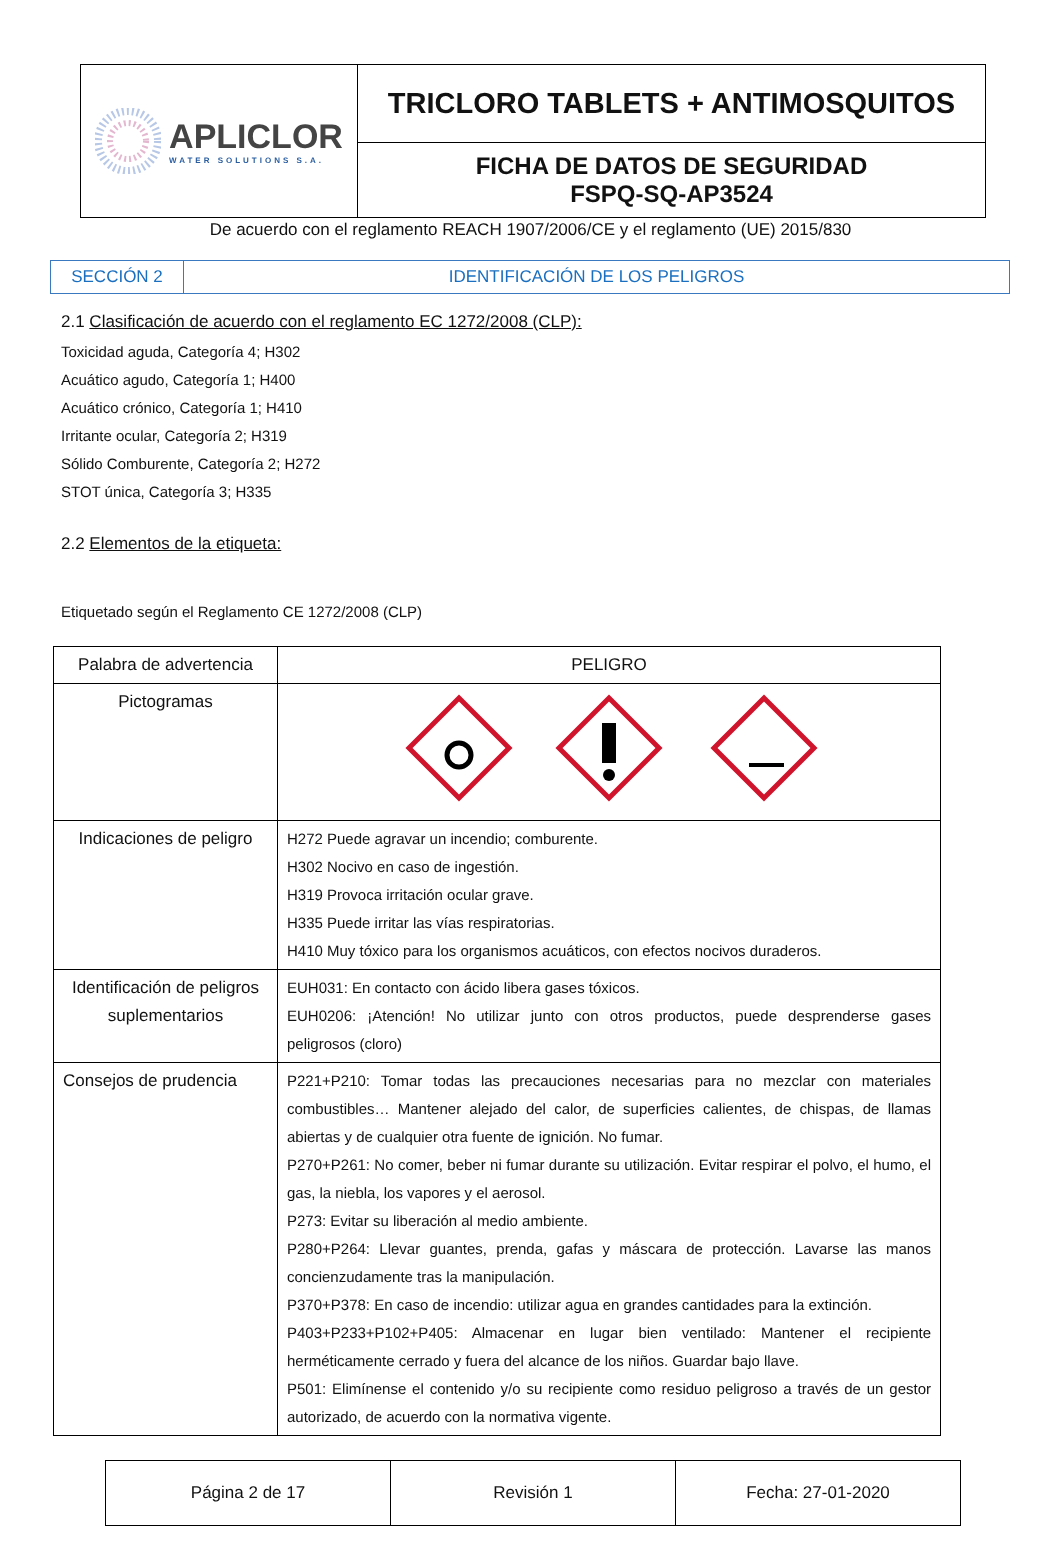| APLICLOR WATER SOLUTIONS S.A. | TRICLORO TABLETS + ANTIMOSQUITOS |
| | FICHA DE DATOS DE SEGURIDAD FSPQ-SQ-AP3524 |
De acuerdo con el reglamento REACH 1907/2006/CE y el reglamento (UE) 2015/830
| SECCIÓN 2 | IDENTIFICACIÓN DE LOS PELIGROS |
2.1 Clasificación de acuerdo con el reglamento EC 1272/2008 (CLP):
Toxicidad aguda, Categoría 4; H302
Acuático agudo, Categoría 1; H400
Acuático crónico, Categoría 1; H410
Irritante ocular, Categoría 2; H319
Sólido Comburente, Categoría 2; H272
STOT única, Categoría 3; H335
2.2 Elementos de la etiqueta:
Etiquetado según el Reglamento CE 1272/2008 (CLP)
| Palabra de advertencia | PELIGRO |
| Pictogramas | |
| Indicaciones de peligro | H272 Puede agravar un incendio; comburente. H302 Nocivo en caso de ingestión. H319 Provoca irritación ocular grave. H335 Puede irritar las vías respiratorias. H410 Muy tóxico para los organismos acuáticos, con efectos nocivos duraderos. |
| Identificación de peligros suplementarios | EUH031: En contacto con ácido libera gases tóxicos. EUH0206: ¡Atención! No utilizar junto con otros productos, puede desprenderse gases peligrosos (cloro) |
| Consejos de prudencia | P221+P210: Tomar todas las precauciones necesarias para no mezclar con materiales combustibles… Mantener alejado del calor, de superficies calientes, de chispas, de llamas abiertas y de cualquier otra fuente de ignición. No fumar. P270+P261: No comer, beber ni fumar durante su utilización. Evitar respirar el polvo, el humo, el gas, la niebla, los vapores y el aerosol. P273: Evitar su liberación al medio ambiente. P280+P264: Llevar guantes, prenda, gafas y máscara de protección. Lavarse las manos concienzudamente tras la manipulación. P370+P378: En caso de incendio: utilizar agua en grandes cantidades para la extinción. P403+P233+P102+P405: Almacenar en lugar bien ventilado: Mantener el recipiente herméticamente cerrado y fuera del alcance de los niños. Guardar bajo llave. P501: Elimínense el contenido y/o su recipiente como residuo peligroso a través de un gestor autorizado, de acuerdo con la normativa vigente. |
| Página 2 de 17 | Revisión 1 | Fecha: 27-01-2020 |